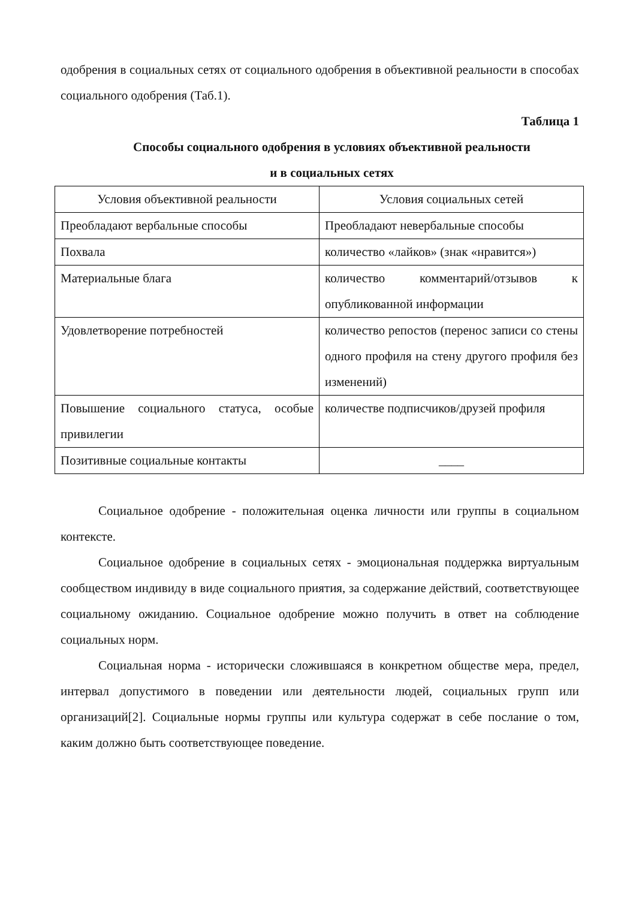одобрения в социальных сетях от социального одобрения в объективной реальности в способах социального одобрения (Таб.1).
Таблица 1
Способы социального одобрения в условиях объективной реальности
и в социальных сетях
| Условия объективной реальности | Условия социальных сетей |
| --- | --- |
| Преобладают вербальные способы | Преобладают невербальные способы |
| Похвала | количество «лайков» (знак «нравится») |
| Материальные блага | количество комментарий/отзывов к опубликованной информации |
| Удовлетворение потребностей | количество репостов (перенос записи со стены одного профиля на стену другого профиля без изменений) |
| Повышение социального статуса, особые привилегии | количестве подписчиков/друзей профиля |
| Позитивные социальные контакты | ____ |
Социальное одобрение - положительная оценка личности или группы в социальном контексте.
Социальное одобрение в социальных сетях - эмоциональная поддержка виртуальным сообществом индивиду в виде социального приятия, за содержание действий, соответствующее социальному ожиданию. Социальное одобрение можно получить в ответ на соблюдение социальных норм.
Социальная норма - исторически сложившаяся в конкретном обществе мера, предел, интервал допустимого в поведении или деятельности людей, социальных групп или организаций[2]. Социальные нормы группы или культура содержат в себе послание о том, каким должно быть соответствующее поведение.